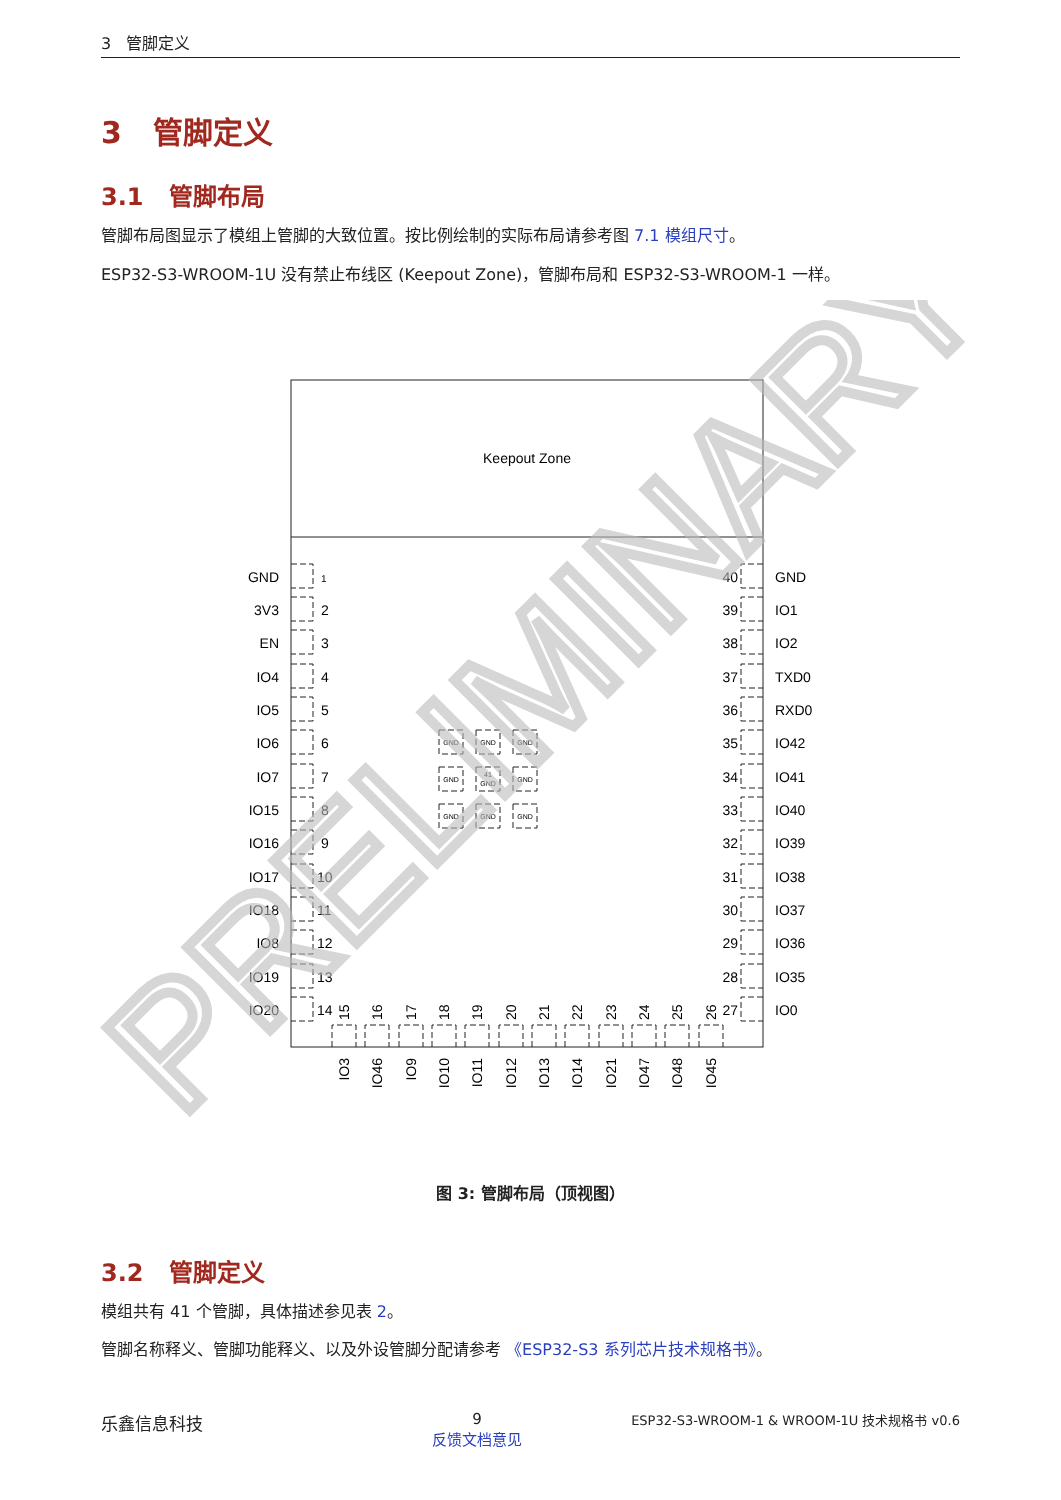3 管脚定义
3 管脚定义
3.1 管脚布局
管脚布局图显示了模组上管脚的大致位置。按比例绘制的实际布局请参考图 7.1 模组尺寸。
ESP32-S3-WROOM-1U 没有禁止布线区 (Keepout Zone)，管脚布局和 ESP32-S3-WROOM-1 一样。
Keepout Zone
GND
GND
GND
GND
41
GND
GND
GND
GND
GND
GND
3V3
EN
IO4
IO5
IO6
IO7
IO15
IO16
IO17
IO18
IO8
IO19
IO20
40
39
38
37
36
35
34
33
32
31
30
29
28
27
1
2
3
4
5
6
7
8
9
10
11
12
13
14
GND
IO1
IO2
TXD0
RXD0
IO42
IO41
IO40
IO39
IO38
IO37
IO36
IO35
IO0
15
16
17
18
19
20
21
22
23
24
25
26
IO3
IO46
IO9
IO10
IO11
IO12
IO13
IO14
IO21
IO47
IO48
IO45
PRELIMINARY
图 3: 管脚布局（顶视图）
3.2 管脚定义
模组共有 41 个管脚，具体描述参见表 2。
管脚名称释义、管脚功能释义、以及外设管脚分配请参考 《ESP32-S3 系列芯片技术规格书》。
乐鑫信息科技 9
反馈文档意见 ESP32-S3-WROOM-1 & WROOM-1U 技术规格书 v0.6